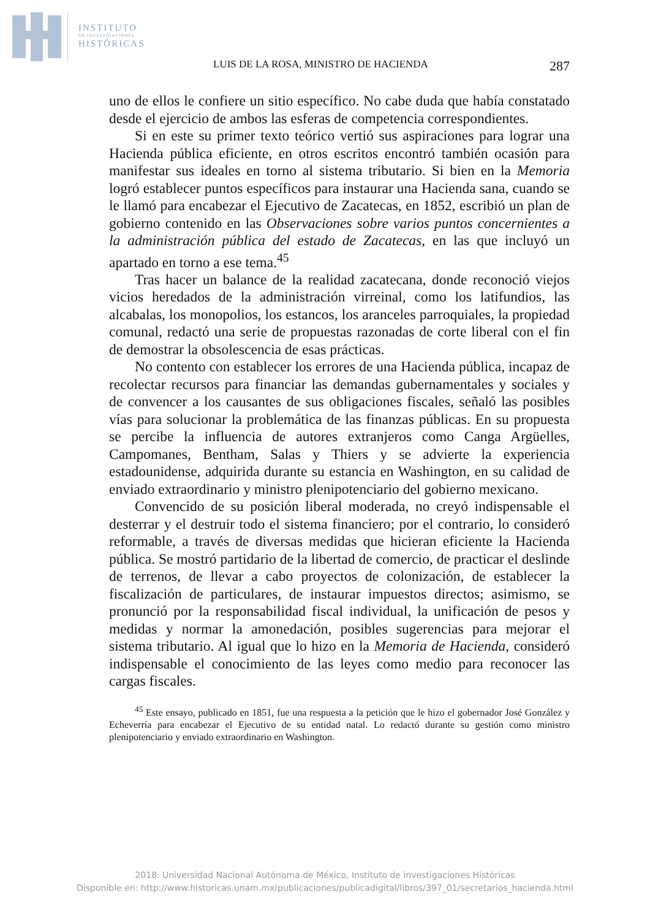INSTITUTO
DE INVESTIGACIONES
HISTÓRICAS
LUIS DE LA ROSA, MINISTRO DE HACIENDA 287
uno de ellos le confiere un sitio específico. No cabe duda que había constatado desde el ejercicio de ambos las esferas de competencia correspondientes.
Si en este su primer texto teórico vertió sus aspiraciones para lograr una Hacienda pública eficiente, en otros escritos encontró también ocasión para manifestar sus ideales en torno al sistema tributario. Si bien en la Memoria logró establecer puntos específicos para instaurar una Hacienda sana, cuando se le llamó para encabezar el Ejecutivo de Zacatecas, en 1852, escribió un plan de gobierno contenido en las Observaciones sobre varios puntos concernientes a la administración pública del estado de Zacatecas, en las que incluyó un apartado en torno a ese tema.<sup>45</sup>
Tras hacer un balance de la realidad zacatecana, donde reconoció viejos vicios heredados de la administración virreinal, como los latifundios, las alcabalas, los monopolios, los estancos, los aranceles parroquiales, la propiedad comunal, redactó una serie de propuestas razonadas de corte liberal con el fin de demostrar la obsolescencia de esas prácticas.
No contento con establecer los errores de una Hacienda pública, incapaz de recolectar recursos para financiar las demandas gubernamentales y sociales y de convencer a los causantes de sus obligaciones fiscales, señaló las posibles vías para solucionar la problemática de las finanzas públicas. En su propuesta se percibe la influencia de autores extranjeros como Canga Argüelles, Campomanes, Bentham, Salas y Thiers y se advierte la experiencia estadounidense, adquirida durante su estancia en Washington, en su calidad de enviado extraordinario y ministro plenipotenciario del gobierno mexicano.
Convencido de su posición liberal moderada, no creyó indispensable el desterrar y el destruir todo el sistema financiero; por el contrario, lo consideró reformable, a través de diversas medidas que hicieran eficiente la Hacienda pública. Se mostró partidario de la libertad de comercio, de practicar el deslinde de terrenos, de llevar a cabo proyectos de colonización, de establecer la fiscalización de particulares, de instaurar impuestos directos; asimismo, se pronunció por la responsabilidad fiscal individual, la unificación de pesos y medidas y normar la amonedación, posibles sugerencias para mejorar el sistema tributario. Al igual que lo hizo en la Memoria de Hacienda, consideró indispensable el conocimiento de las leyes como medio para reconocer las cargas fiscales.
<sup>45</sup> Este ensayo, publicado en 1851, fue una respuesta a la petición que le hizo el gobernador José González y Echeverría para encabezar el Ejecutivo de su entidad natal. Lo redactó durante su gestión como ministro plenipotenciario y enviado extraordinario en Washington.
2018. Universidad Nacional Autónoma de México, Instituto de investigaciones Históricas
Disponible en: http://www.historicas.unam.mx/publicaciones/publicadigital/libros/397_01/secretarios_hacienda.html